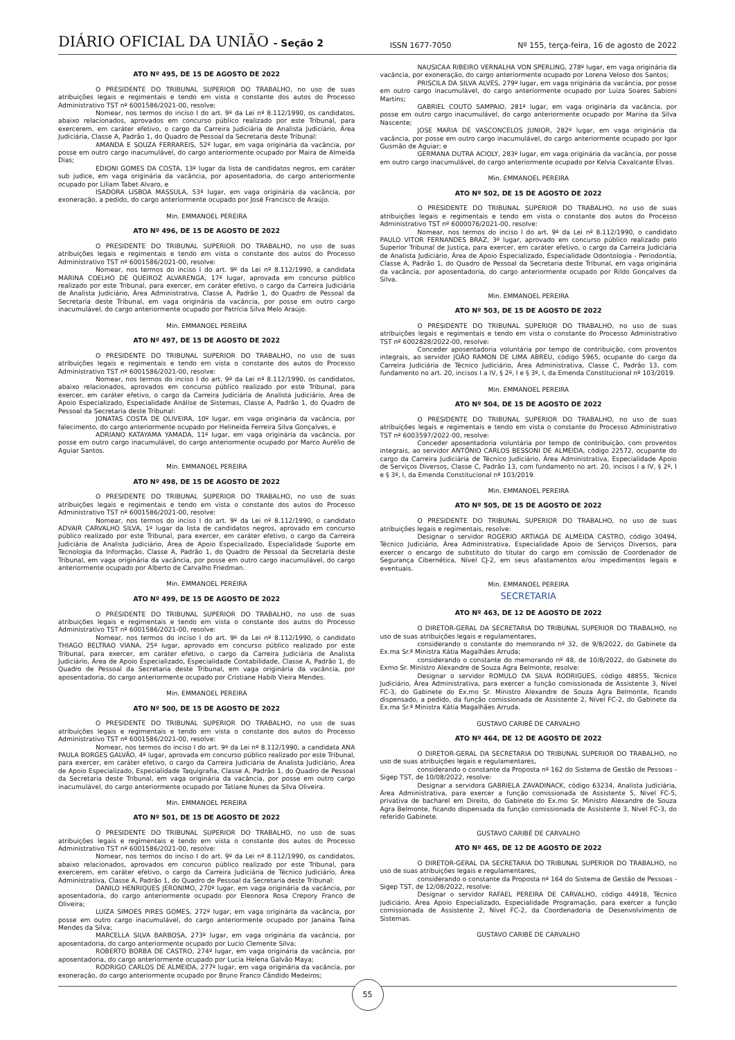DIÁRIO OFICIAL DA UNIÃO - Seção 2
ISSN 1677-7050 Nº 155, terça-feira, 16 de agosto de 2022
ATO Nº 495, DE 15 DE AGOSTO DE 2022
O PRESIDENTE DO TRIBUNAL SUPERIOR DO TRABALHO, no uso de suas atribuições legais e regimentais e tendo em vista o constante dos autos do Processo Administrativo TST nº 6001586/2021-00, resolve:
Nomear, nos termos do inciso I do art. 9º da Lei nº 8.112/1990, os candidatos, abaixo relacionados, aprovados em concurso público realizado por este Tribunal, para exercerem, em caráter efetivo, o cargo da Carreira Judiciária de Analista Judiciário, Área Judiciária, Classe A, Padrão 1, do Quadro de Pessoal da Secretaria deste Tribunal:
AMANDA E SOUZA FERRAREIS, 52º lugar, em vaga originária da vacância, por posse em outro cargo inacumulável, do cargo anteriormente ocupado por Maira de Almeida Dias;
EDIONI GOMES DA COSTA, 13º lugar da lista de candidatos negros, em caráter sub judice, em vaga originária da vacância, por aposentadoria, do cargo anteriormente ocupado por Liliam Tabet Alvaro, e
ISADORA LISBOA MASSULA, 53º lugar, em vaga originária da vacância, por exoneração, a pedido, do cargo anteriormente ocupado por José Francisco de Araújo.
Min. EMMANOEL PEREIRA
ATO Nº 496, DE 15 DE AGOSTO DE 2022
O PRESIDENTE DO TRIBUNAL SUPERIOR DO TRABALHO, no uso de suas atribuições legais e regimentais e tendo em vista o constante dos autos do Processo Administrativo TST nº 6001586/2021-00, resolve:
Nomear, nos termos do inciso I do art. 9º da Lei nº 8.112/1990, a candidata MARINA COELHO DE QUEIROZ ALVARENGA, 17º lugar, aprovada em concurso público realizado por este Tribunal, para exercer, em caráter efetivo, o cargo da Carreira Judiciária de Analista Judiciário, Área Administrativa, Classe A, Padrão 1, do Quadro de Pessoal da Secretaria deste Tribunal, em vaga originária da vacância, por posse em outro cargo inacumulável, do cargo anteriormente ocupado por Patrícia Silva Melo Araújo.
Min. EMMANOEL PEREIRA
ATO Nº 497, DE 15 DE AGOSTO DE 2022
O PRESIDENTE DO TRIBUNAL SUPERIOR DO TRABALHO, no uso de suas atribuições legais e regimentais e tendo em vista o constante dos autos do Processo Administrativo TST nº 6001586/2021-00, resolve:
Nomear, nos termos do inciso I do art. 9º da Lei nº 8.112/1990, os candidatos, abaixo relacionados, aprovados em concurso público realizado por este Tribunal, para exercer, em caráter efetivo, o cargo da Carreira Judiciária de Analista Judiciário, Área de Apoio Especializado, Especialidade Análise de Sistemas, Classe A, Padrão 1, do Quadro de Pessoal da Secretaria deste Tribunal:
JONATAS COSTA DE OLIVEIRA, 10º lugar, em vaga originária da vacância, por falecimento, do cargo anteriormente ocupado por Helineida Ferreira Silva Gonçalves, e
ADRIANO KATAYAMA YAMADA, 11º lugar, em vaga originária da vacância, por posse em outro cargo inacumulável, do cargo anteriormente ocupado por Marco Aurélio de Aguiar Santos.
Min. EMMANOEL PEREIRA
ATO Nº 498, DE 15 DE AGOSTO DE 2022
O PRESIDENTE DO TRIBUNAL SUPERIOR DO TRABALHO, no uso de suas atribuições legais e regimentais e tendo em vista o constante dos autos do Processo Administrativo TST nº 6001586/2021-00, resolve:
Nomear, nos termos do inciso I do art. 9º da Lei nº 8.112/1990, o candidato ADVAIR CARVALHO SILVA, 1º lugar da lista de candidatos negros, aprovado em concurso público realizado por este Tribunal, para exercer, em caráter efetivo, o cargo da Carreira Judiciária de Analista Judiciário, Área de Apoio Especializado, Especialidade Suporte em Tecnologia da Informação, Classe A, Padrão 1, do Quadro de Pessoal da Secretaria deste Tribunal, em vaga originária da vacância, por posse em outro cargo inacumulável, do cargo anteriormente ocupado por Alberto de Carvalho Friedman.
Min. EMMANOEL PEREIRA
ATO Nº 499, DE 15 DE AGOSTO DE 2022
O PRESIDENTE DO TRIBUNAL SUPERIOR DO TRABALHO, no uso de suas atribuições legais e regimentais e tendo em vista o constante dos autos do Processo Administrativo TST nº 6001586/2021-00, resolve:
Nomear, nos termos do inciso I do art. 9º da Lei nº 8.112/1990, o candidato THIAGO BELTRAO VIANA, 25º lugar, aprovado em concurso público realizado por este Tribunal, para exercer, em caráter efetivo, o cargo da Carreira Judiciária de Analista Judiciário, Área de Apoio Especializado, Especialidade Contabilidade, Classe A, Padrão 1, do Quadro de Pessoal da Secretaria deste Tribunal, em vaga originária da vacância, por aposentadoria, do cargo anteriormente ocupado por Cristiane Habib Vieira Mendes.
Min. EMMANOEL PEREIRA
ATO Nº 500, DE 15 DE AGOSTO DE 2022
O PRESIDENTE DO TRIBUNAL SUPERIOR DO TRABALHO, no uso de suas atribuições legais e regimentais e tendo em vista o constante dos autos do Processo Administrativo TST nº 6001586/2021-00, resolve:
Nomear, nos termos do inciso I do art. 9º da Lei nº 8.112/1990, a candidata ANA PAULA BORGES GALVÃO, 4º lugar, aprovada em concurso público realizado por este Tribunal, para exercer, em caráter efetivo, o cargo da Carreira Judiciária de Analista Judiciário, Área de Apoio Especializado, Especialidade Taquigrafia, Classe A, Padrão 1, do Quadro de Pessoal da Secretaria deste Tribunal, em vaga originária da vacância, por posse em outro cargo inacumulável, do cargo anteriormente ocupado por Tatiane Nunes da Silva Oliveira.
Min. EMMANOEL PEREIRA
ATO Nº 501, DE 15 DE AGOSTO DE 2022
O PRESIDENTE DO TRIBUNAL SUPERIOR DO TRABALHO, no uso de suas atribuições legais e regimentais e tendo em vista o constante dos autos do Processo Administrativo TST nº 6001586/2021-00, resolve:
Nomear, nos termos do inciso I do art. 9º da Lei nº 8.112/1990, os candidatos, abaixo relacionados, aprovados em concurso público realizado por este Tribunal, para exercerem, em caráter efetivo, o cargo da Carreira Judiciária de Técnico Judiciário, Área Administrativa, Classe A, Padrão 1, do Quadro de Pessoal da Secretaria deste Tribunal:
DANILO HENRIQUES JERONIMO, 270º lugar, em vaga originária da vacância, por aposentadoria, do cargo anteriormente ocupado por Eleonora Rosa Crepory Franco de Oliveira;
LUIZA SIMOES PIRES GOMES, 272º lugar, em vaga originária da vacância, por posse em outro cargo inacumulável, do cargo anteriormente ocupado por Janaina Taina Mendes da Silva;
MARCELLA SILVA BARBOSA, 273º lugar, em vaga originária da vacância, por aposentadoria, do cargo anteriormente ocupado por Lucio Clemente Silva;
ROBERTO BORBA DE CASTRO, 274º lugar, em vaga originária da vacância, por aposentadoria, do cargo anteriormente ocupado por Lucia Helena Galvão Maya;
RODRIGO CARLOS DE ALMEIDA, 277º lugar, em vaga originária da vacância, por exoneração, do cargo anteriormente ocupado por Bruno Franco Cândido Medeiros;
NAUSICAA RIBEIRO VERNALHA VON SPERLING, 278º lugar, em vaga originária da vacância, por exoneração, do cargo anteriormente ocupado por Lorena Veloso dos Santos;
PRISCILA DA SILVA ALVES, 279º lugar, em vaga originária da vacância, por posse em outro cargo inacumulável, do cargo anteriormente ocupado por Luiza Soares Sabioni Martins;
GABRIEL COUTO SAMPAIO, 281º lugar, em vaga originária da vacância, por posse em outro cargo inacumulável, do cargo anteriormente ocupado por Marina da Silva Nascente;
JOSE MARIA DE VASCONCELOS JUNIOR, 282º lugar, em vaga originária da vacância, por posse em outro cargo inacumulável, do cargo anteriormente ocupado por Igor Gusmão de Aguiar; e
GERMANA DUTRA ACIOLY, 283º lugar, em vaga originária da vacância, por posse em outro cargo inacumulável, do cargo anteriormente ocupado por Kelvia Cavalcante Elvas.
Min. EMMANOEL PEREIRA
ATO Nº 502, DE 15 DE AGOSTO DE 2022
O PRESIDENTE DO TRIBUNAL SUPERIOR DO TRABALHO, no uso de suas atribuições legais e regimentais e tendo em vista o constante dos autos do Processo Administrativo TST nº 6000076/2021-00, resolve:
Nomear, nos termos do inciso I do art. 9º da Lei nº 8.112/1990, o candidato PAULO VITOR FERNANDES BRAZ, 3º lugar, aprovado em concurso público realizado pelo Superior Tribunal de Justiça, para exercer, em caráter efetivo, o cargo da Carreira Judiciária de Analista Judiciário, Área de Apoio Especializado, Especialidade Odontologia - Periodontia, Classe A, Padrão 1, do Quadro de Pessoal da Secretaria deste Tribunal, em vaga originária da vacância, por aposentadoria, do cargo anteriormente ocupado por Rildo Gonçalves da Silva.
Min. EMMANOEL PEREIRA
ATO Nº 503, DE 15 DE AGOSTO DE 2022
O PRESIDENTE DO TRIBUNAL SUPERIOR DO TRABALHO, no uso de suas atribuições legais e regimentais e tendo em vista o constante do Processo Administrativo TST nº 6002828/2022-00, resolve:
Conceder aposentadoria voluntária por tempo de contribuição, com proventos integrais, ao servidor JOÃO RAMON DE LIMA ABREU, código 5965, ocupante do cargo da Carreira Judiciária de Técnico Judiciário, Área Administrativa, Classe C, Padrão 13, com fundamento no art. 20, incisos I a IV, § 2º, I e § 3º, I, da Emenda Constitucional nº 103/2019.
Min. EMMANOEL PEREIRA
ATO Nº 504, DE 15 DE AGOSTO DE 2022
O PRESIDENTE DO TRIBUNAL SUPERIOR DO TRABALHO, no uso de suas atribuições legais e regimentais e tendo em vista o constante do Processo Administrativo TST nº 6003597/2022-00, resolve:
Conceder aposentadoria voluntária por tempo de contribuição, com proventos integrais, ao servidor ANTÔNIO CARLOS BESSONI DE ALMEIDA, código 22572, ocupante do cargo da Carreira Judiciária de Técnico Judiciário, Área Administrativa, Especialidade Apoio de Serviços Diversos, Classe C, Padrão 13, com fundamento no art. 20, incisos I a IV, § 2º, I e § 3º, I, da Emenda Constitucional nº 103/2019.
Min. EMMANOEL PEREIRA
ATO Nº 505, DE 15 DE AGOSTO DE 2022
O PRESIDENTE DO TRIBUNAL SUPERIOR DO TRABALHO, no uso de suas atribuições legais e regimentais, resolve:
Designar o servidor ROGERIO ARTIAGA DE ALMEIDA CASTRO, código 30494, Técnico Judiciário, Área Administrativa, Especialidade Apoio de Serviços Diversos, para exercer o encargo de substituto do titular do cargo em comissão de Coordenador de Segurança Cibernética, Nível CJ-2, em seus afastamentos e/ou impedimentos legais e eventuais.
Min. EMMANOEL PEREIRA
SECRETARIA
ATO Nº 463, DE 12 DE AGOSTO DE 2022
O DIRETOR-GERAL DA SECRETARIA DO TRIBUNAL SUPERIOR DO TRABALHO, no uso de suas atribuições legais e regulamentares,
considerando o constante do memorando nº 32, de 9/8/2022, do Gabinete da Ex.ma Sr.ª Ministra Kátia Magalhães Arruda;
considerando o constante do memorando nº 48, de 10/8/2022, do Gabinete do Exmo Sr. Ministro Alexandre de Souza Agra Belmonte, resolve:
Designar o servidor ROMULO DA SILVA RODRIGUES, código 48855, Técnico Judiciário, Área Administrativa, para exercer a função comissionada de Assistente 3, Nível FC-3, do Gabinete do Ex.mo Sr. Ministro Alexandre de Souza Agra Belmonte, ficando dispensado, a pedido, da função comissionada de Assistente 2, Nível FC-2, do Gabinete da Ex.ma Sr.ª Ministra Kátia Magalhães Arruda.
GUSTAVO CARIBÉ DE CARVALHO
ATO Nº 464, DE 12 DE AGOSTO DE 2022
O DIRETOR-GERAL DA SECRETARIA DO TRIBUNAL SUPERIOR DO TRABALHO, no uso de suas atribuições legais e regulamentares,
considerando o constante da Proposta nº 162 do Sistema de Gestão de Pessoas - Sigep TST, de 10/08/2022, resolve:
Designar a servidora GABRIELA ZAVADINACK, código 63234, Analista Judiciária, Área Administrativa, para exercer a função comissionada de Assistente 5, Nível FC-5, privativa de bacharel em Direito, do Gabinete do Ex.mo Sr. Ministro Alexandre de Souza Agra Belmonte, ficando dispensada da função comissionada de Assistente 3, Nível FC-3, do referido Gabinete.
GUSTAVO CARIBÉ DE CARVALHO
ATO Nº 465, DE 12 DE AGOSTO DE 2022
O DIRETOR-GERAL DA SECRETARIA DO TRIBUNAL SUPERIOR DO TRABALHO, no uso de suas atribuições legais e regulamentares,
considerando o constante da Proposta nº 164 do Sistema de Gestão de Pessoas - Sigep TST, de 12/08/2022, resolve:
Designar o servidor RAFAEL PEREIRA DE CARVALHO, código 44918, Técnico Judiciário, Área Apoio Especializado, Especialidade Programação, para exercer a função comissionada de Assistente 2, Nível FC-2, da Coordenadoria de Desenvolvimento de Sistemas.
GUSTAVO CARIBÉ DE CARVALHO
55